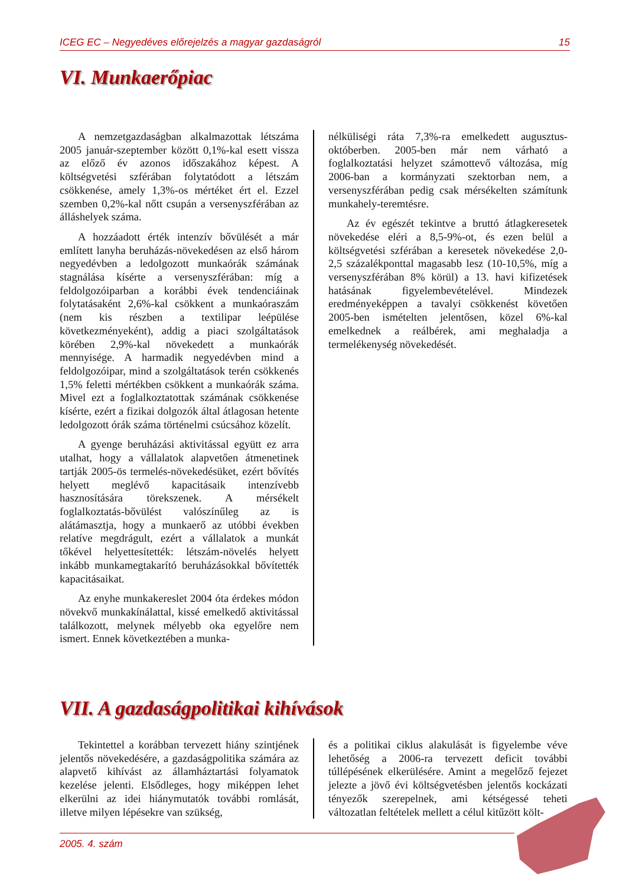ICEG EC – Negyedéves előrejelzés a magyar gazdaságról 15
VI. Munkaerőpiac
A nemzetgazdaságban alkalmazottak létszáma 2005 január-szeptember között 0,1%-kal esett vissza az előző év azonos időszakához képest. A költségvetési szférában folytatódott a létszám csökkenése, amely 1,3%-os mértéket ért el. Ezzel szemben 0,2%-kal nőtt csupán a versenyszférában az álláshelyek száma.
A hozzáadott érték intenzív bővülését a már említett lanyha beruházás-növekedésen az első három negyedévben a ledolgozott munkaórák számának stagnálása kísérte a versenyszférában: míg a feldolgozóiparban a korábbi évek tendenciáinak folytatásaként 2,6%-kal csökkent a munkaóraszám (nem kis részben a textilipar leépülése következményeként), addig a piaci szolgáltatások körében 2,9%-kal növekedett a munkaórák mennyisége. A harmadik negyedévben mind a feldolgozóipar, mind a szolgáltatások terén csökkenés 1,5% feletti mértékben csökkent a munkaórák száma. Mivel ezt a foglalkoztatottak számának csökkenése kísérte, ezért a fizikai dolgozók által átlagosan hetente ledolgozott órák száma történelmi csúcsához közelít.
A gyenge beruházási aktivitással együtt ez arra utalhat, hogy a vállalatok alapvetően átmenetinek tartják 2005-ös termelés-növekedésüket, ezért bővítés helyett meglévő kapacitásaik intenzívebb hasznosítására törekszenek. A mérsékelt foglalkoztatás-bővülést valószínűleg az is alátámasztja, hogy a munkaerő az utóbbi években relatíve megdrágult, ezért a vállalatok a munkát tőkével helyettesítették: létszám-növelés helyett inkább munkamegtakarító beruházásokkal bővítették kapacitásaikat.
Az enyhe munkakereslet 2004 óta érdekes módon növekvő munkakínálattal, kissé emelkedő aktivitással találkozott, melynek mélyebb oka egyelőre nem ismert. Ennek következtében a munka-
nélküliségi ráta 7,3%-ra emelkedett augusztus-októberben. 2005-ben már nem várható a foglalkoztatási helyzet számottevő változása, míg 2006-ban a kormányzati szektorban nem, a versenyszférában pedig csak mérsékelten számítunk munkahely-teremtésre.
Az év egészét tekintve a bruttó átlagkeresetek növekedése eléri a 8,5-9%-ot, és ezen belül a költségvetési szférában a keresetek növekedése 2,0-2,5 százalékponttal magasabb lesz (10-10,5%, míg a versenyszférában 8% körül) a 13. havi kifizetések hatásának figyelembevételével. Mindezek eredményeképpen a tavalyi csökkenést követően 2005-ben ismételten jelentősen, közel 6%-kal emelkednek a reálbérek, ami meghaladja a termelékenység növekedését.
VII. A gazdaságpolitikai kihívások
Tekintettel a korábban tervezett hiány szintjének jelentős növekedésére, a gazdaságpolitika számára az alapvető kihívást az államháztartási folyamatok kezelése jelenti. Elsődleges, hogy miképpen lehet elkerülni az idei hiánymutatók további romlását, illetve milyen lépésekre van szükség,
és a politikai ciklus alakulását is figyelembe véve lehetőség a 2006-ra tervezett deficit további túllépésének elkerülésére. Amint a megelőző fejezet jelezte a jövő évi költségvetésben jelentős kockázati tényezők szerepelnek, ami kétségessé teheti változatlan feltételek mellett a célul kitűzött költ-
2005. 4. szám